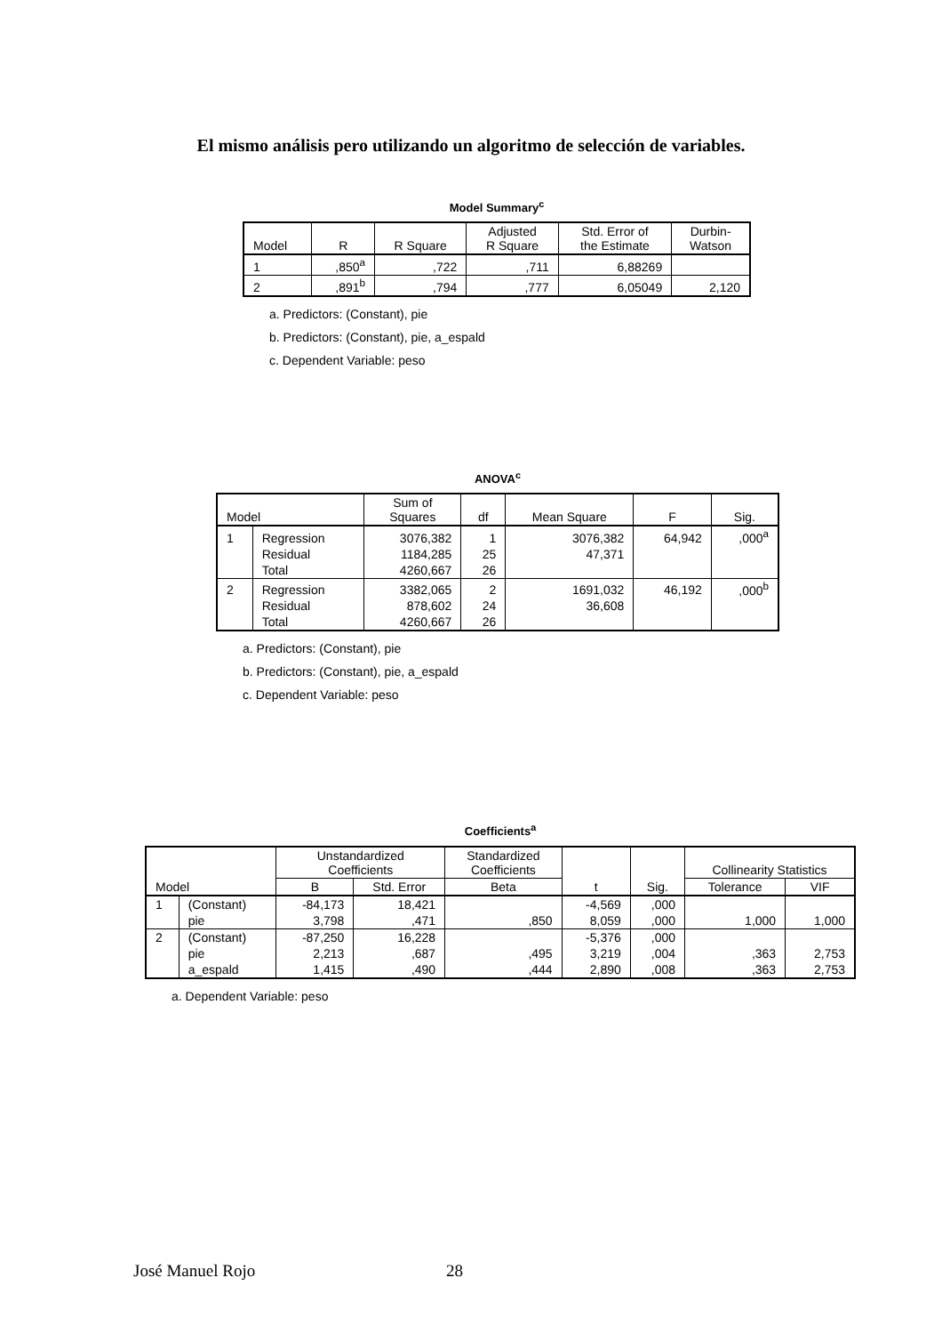El mismo análisis pero utilizando un algoritmo de selección de variables.
Model Summary<sup>c</sup>
| Model | R | R Square | Adjusted R Square | Std. Error of the Estimate | Durbin- Watson |
| --- | --- | --- | --- | --- | --- |
| 1 | ,850<sup>a</sup> | ,722 | ,711 | 6,88269 | |
| 2 | ,891<sup>b</sup> | ,794 | ,777 | 6,05049 | 2,120 |
a. Predictors: (Constant), pie
b. Predictors: (Constant), pie, a_espald
c. Dependent Variable: peso
ANOVA<sup>c</sup>
| Model | | Sum of Squares | df | Mean Square | F | Sig. |
| --- | --- | --- | --- | --- | --- | --- |
| 1 | Regression | 3076,382 | 1 | 3076,382 | 64,942 | ,000<sup>a</sup> |
| | Residual | 1184,285 | 25 | 47,371 | | |
| | Total | 4260,667 | 26 | | | |
| 2 | Regression | 3382,065 | 2 | 1691,032 | 46,192 | ,000<sup>b</sup> |
| | Residual | 878,602 | 24 | 36,608 | | |
| | Total | 4260,667 | 26 | | | |
a. Predictors: (Constant), pie
b. Predictors: (Constant), pie, a_espald
c. Dependent Variable: peso
Coefficients<sup>a</sup>
| Model | | Unstandardized Coefficients | | Standardized Coefficients | t | Sig. | Collinearity Statistics | |
| --- | --- | --- | --- | --- | --- | --- | --- | --- |
| | | B | Std. Error | Beta | | | Tolerance | VIF |
| 1 | (Constant) | -84,173 | 18,421 | | -4,569 | ,000 | | |
| | pie | 3,798 | ,471 | ,850 | 8,059 | ,000 | 1,000 | 1,000 |
| 2 | (Constant) | -87,250 | 16,228 | | -5,376 | ,000 | | |
| | pie | 2,213 | ,687 | ,495 | 3,219 | ,004 | ,363 | 2,753 |
| | a_espald | 1,415 | ,490 | ,444 | 2,890 | ,008 | ,363 | 2,753 |
a. Dependent Variable: peso
José Manuel Rojo 28